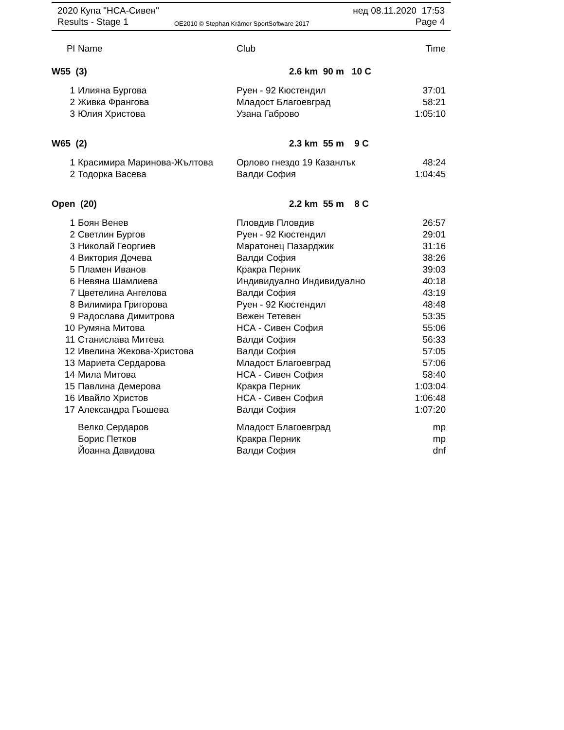2020 Купа "НСА-Сивен" нед 08.11.2020 17:53
Results - Stage 1 OE2010 © Stephan Krämer SportSoftware 2017 Page 4
| Pl | Name | Club | Time |
| --- | --- | --- | --- |
| W55 (3) | | 2.6 km 90 m 10 C | |
| 1 | Илияна Бургова | Руен - 92 Кюстендил | 37:01 |
| 2 | Живка Франгова | Младост Благоевград | 58:21 |
| 3 | Юлия Христова | Узана Габрово | 1:05:10 |
| W65 (2) | | 2.3 km 55 m 9 C | |
| 1 | Красимира Маринова-Жълтова | Орлово гнездо 19 Казанлък | 48:24 |
| 2 | Тодорка Васева | Валди София | 1:04:45 |
| Open (20) | | 2.2 km 55 m 8 C | |
| 1 | Боян Венев | Пловдив Пловдив | 26:57 |
| 2 | Светлин Бургов | Руен - 92 Кюстендил | 29:01 |
| 3 | Николай Георгиев | Маратонец Пазарджик | 31:16 |
| 4 | Виктория Дочева | Валди София | 38:26 |
| 5 | Пламен Иванов | Кракра Перник | 39:03 |
| 6 | Невяна Шамлиева | Индивидуално Индивидуално | 40:18 |
| 7 | Цветелина Ангелова | Валди София | 43:19 |
| 8 | Вилимира Григорова | Руен - 92 Кюстендил | 48:48 |
| 9 | Радослава Димитрова | Вежен Тетевен | 53:35 |
| 10 | Румяна Митова | НСА - Сивен София | 55:06 |
| 11 | Станислава Митева | Валди София | 56:33 |
| 12 | Ивелина Жекова-Христова | Валди София | 57:05 |
| 13 | Мариета Сердарова | Младост Благоевград | 57:06 |
| 14 | Мила Митова | НСА - Сивен София | 58:40 |
| 15 | Павлина Демерова | Кракра Перник | 1:03:04 |
| 16 | Ивайло Христов | НСА - Сивен София | 1:06:48 |
| 17 | Александра Гьошева | Валди София | 1:07:20 |
| | Велко Сердаров | Младост Благоевград | mp |
| | Борис Петков | Кракра Перник | mp |
| | Йоанна Давидова | Валди София | dnf |